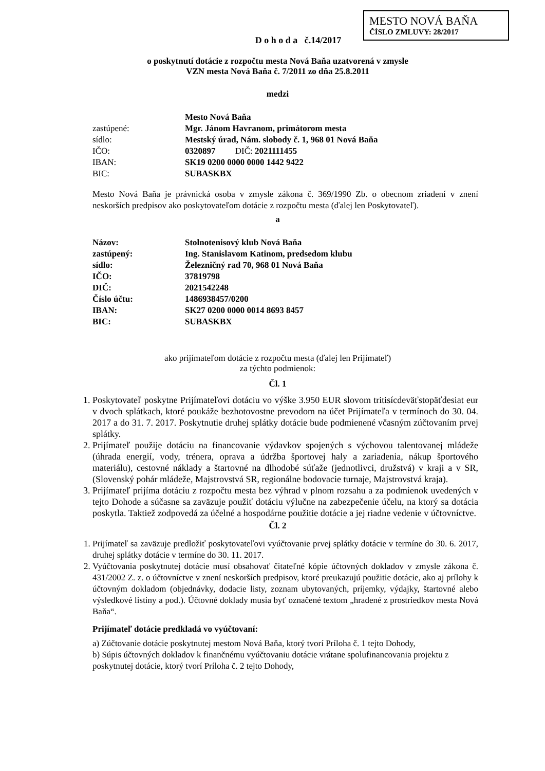MESTO NOVÁ BAŇA
ČÍSLO ZMLUVY: 28/2017
D o h o d a č.14/2017
o poskytnutí dotácie z rozpočtu mesta Nová Baňa uzatvorená v zmysle
VZN mesta Nová Baňa č. 7/2011 zo dňa 25.8.2011
medzi
| | Mesto Nová Baňa |
| zastúpené: | Mgr. Jánom Havranom, primátorom mesta |
| sídlo: | Mestský úrad, Nám. slobody č. 1, 968 01 Nová Baňa |
| IČO: | 0320897 DIČ: 2021111455 |
| IBAN: | SK19 0200 0000 0000 1442 9422 |
| BIC: | SUBASKBX |
Mesto Nová Baňa je právnická osoba v zmysle zákona č. 369/1990 Zb. o obecnom zriadení v znení neskorších predpisov ako poskytovateľom dotácie z rozpočtu mesta (ďalej len Poskytovateľ).
a
| Názov: | Stolnotenisový klub Nová Baňa |
| zastúpený: | Ing. Stanislavom Katinom, predsedom klubu |
| sídlo: | Železničný rad 70, 968 01 Nová Baňa |
| IČO: | 37819798 |
| DIČ: | 2021542248 |
| Číslo účtu: | 1486938457/0200 |
| IBAN: | SK27 0200 0000 0014 8693 8457 |
| BIC: | SUBASKBX |
ako prijímateľom dotácie z rozpočtu mesta (ďalej len Prijímateľ)
za týchto podmienok:
Čl. 1
1. Poskytovateľ poskytne Prijímateľovi dotáciu vo výške 3.950 EUR slovom tritisícdeväťstopäťdesiat eur v dvoch splátkach, ktoré poukáže bezhotovostne prevodom na účet Prijímateľa v termínoch do 30. 04. 2017 a do 31. 7. 2017. Poskytnutie druhej splátky dotácie bude podmienené včasným zúčtovaním prvej splátky.
2. Prijímateľ použije dotáciu na financovanie výdavkov spojených s výchovou talentovanej mládeže (úhrada energií, vody, trénera, oprava a údržba športovej haly a zariadenia, nákup športového materiálu), cestovné náklady a štartovné na dlhodobé súťaže (jednotlivci, družstvá) v kraji a v SR, (Slovenský pohár mládeže, Majstrovstvá SR, regionálne bodovacie turnaje, Majstrovstvá kraja).
3. Prijímateľ prijíma dotáciu z rozpočtu mesta bez výhrad v plnom rozsahu a za podmienok uvedených v tejto Dohode a súčasne sa zaväzuje použiť dotáciu výlučne na zabezpečenie účelu, na ktorý sa dotácia poskytla. Taktiež zodpovedá za účelné a hospodárne použitie dotácie a jej riadne vedenie v účtovníctve.
Čl. 2
1. Prijímateľ sa zaväzuje predložiť poskytovateľovi vyúčtovanie prvej splátky dotácie v termíne do 30. 6. 2017, druhej splátky dotácie v termíne do 30. 11. 2017.
2. Vyúčtovania poskytnutej dotácie musí obsahovať čitateľné kópie účtovných dokladov v zmysle zákona č. 431/2002 Z. z. o účtovníctve v znení neskorších predpisov, ktoré preukazujú použitie dotácie, ako aj prílohy k účtovným dokladom (objednávky, dodacie listy, zoznam ubytovaných, príjemky, výdajky, štartovné alebo výsledkové listiny a pod.). Účtovné doklady musia byť označené textom „hradené z prostriedkov mesta Nová Baňa“.
Prijímateľ dotácie predkladá vo vyúčtovaní:
a) Zúčtovanie dotácie poskytnutej mestom Nová Baňa, ktorý tvorí Príloha č. 1 tejto Dohody,
b) Súpis účtovných dokladov k finančnému vyúčtovaniu dotácie vrátane spolufinancovania projektu z poskytnutej dotácie, ktorý tvorí Príloha č. 2 tejto Dohody,